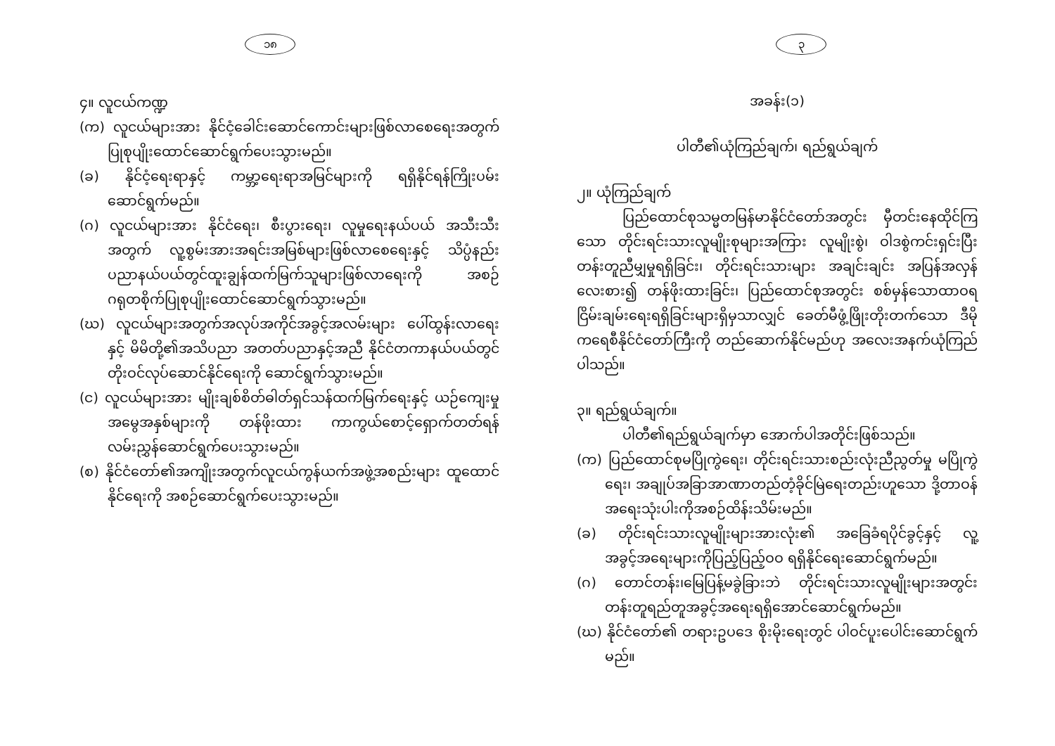၁၈
၄။ လူငယ်ကဏ္ဍ
(က) လူငယ်များအား နိုင်ငံ့ခေါင်းဆောင်ကောင်းများဖြစ်လာစေရေးအတွက် ပြုစုပျိုးထောင်ဆောင်ရွက်ပေးသွားမည်။
(ခ) နိုင်ငံ့ရေးရာနှင့် ကမ္ဘာ့ရေးရာအမြင်များကို ရရှိနိုင်ရန်ကြိုးပမ်း ဆောင်ရွက်မည်။
(ဂ) လူငယ်များအား နိုင်ငံရေး၊ စီးပွားရေး၊ လူမှုရေးနယ်ပယ် အသီးသီး အတွက် လူ့စွမ်းအားအရင်းအမြစ်များဖြစ်လာစေရေးနှင့် သိပ္ပံနည်းပညာနယ်ပယ်တွင်ထူးချွန်ထက်မြက်သူများဖြစ်လာရေးကို အစဉ်ဂရုတစိုက်ပြုစုပျိုးထောင်ဆောင်ရွက်သွားမည်။
(ဃ) လူငယ်များအတွက်အလုပ်အကိုင်အခွင့်အလမ်းများ ပေါ်ထွန်းလာရေးနှင့် မိမိတို့၏အသိပညာ အတတ်ပညာနှင့်အညီ နိုင်ငံတကာနယ်ပယ်တွင် တိုးဝင်လုပ်ဆောင်နိုင်ရေးကို ဆောင်ရွက်သွားမည်။
(င) လူငယ်များအား မျိုးချစ်စိတ်ဓါတ်ရှင်သန်ထက်မြက်ရေးနှင့် ယဉ်ကျေးမှုအမွေအနှစ်များကို တန်ဖိုးထား ကာကွယ်စောင့်ရှောက်တတ်ရန်လမ်းညွှန်ဆောင်ရွက်ပေးသွားမည်။
(စ) နိုင်ငံတော်၏အကျိုးအတွက်လူငယ်ကွန်ယက်အဖွဲ့အစည်းများ ထူထောင်နိုင်ရေးကို အစဉ်ဆောင်ရွက်ပေးသွားမည်။
၃
အခန်း(၁)
ပါတီ၏ယုံကြည်ချက်၊ ရည်ရွယ်ချက်
၂။ ယုံကြည်ချက်
ပြည်ထောင်စုသမ္မတမြန်မာနိုင်ငံတော်အတွင်း မှီတင်းနေထိုင်ကြသော တိုင်းရင်းသားလူမျိုးစုများအကြား လူမျိုးစွဲ၊ ဝါဒစွဲကင်းရှင်းပြီး တန်းတူညီမျှမှုရရှိခြင်း၊ တိုင်းရင်းသားများ အချင်းချင်း အပြန်အလှန်လေးစား၍ တန်ဖိုးထားခြင်း၊ ပြည်ထောင်စုအတွင်း စစ်မှန်သောထာဝရငြိမ်းချမ်းရေးရရှိခြင်းများရှိမှသာလျှင် ခေတ်မီဖွံ့ဖြိုးတိုးတက်သော ဒီမိုကရေစီနိုင်ငံတော်ကြီးကို တည်ဆောက်နိုင်မည်ဟု အလေးအနက်ယုံကြည်ပါသည်။
၃။ ရည်ရွယ်ချက်။
ပါတီ၏ရည်ရွယ်ချက်မှာ အောက်ပါအတိုင်းဖြစ်သည်။
(က) ပြည်ထောင်စုမပြိုကွဲရေး၊ တိုင်းရင်းသားစည်းလုံးညီညွတ်မှု မပြိုကွဲရေး၊ အချုပ်အခြာအာဏာတည်တံ့ခိုင်မြဲရေးတည်းဟူသော ဒို့တာဝန်အရေးသုံးပါးကိုအစဉ်ထိန်းသိမ်းမည်။
(ခ) တိုင်းရင်းသားလူမျိုးများအားလုံး၏ အခြေခံရပိုင်ခွင့်နှင့် လူ့အခွင့်အရေးများကိုပြည့်ပြည့်ဝဝ ရရှိနိုင်ရေးဆောင်ရွက်မည်။
(ဂ) တောင်တန်း၊မြေပြန့်မခွဲခြားဘဲ တိုင်းရင်းသားလူမျိုးများအတွင်း တန်းတူရည်တူအခွင့်အရေးရရှိအောင်ဆောင်ရွက်မည်။
(ဃ) နိုင်ငံတော်၏ တရားဥပဒေ စိုးမိုးရေးတွင် ပါဝင်ပူးပေါင်းဆောင်ရွက်မည်။